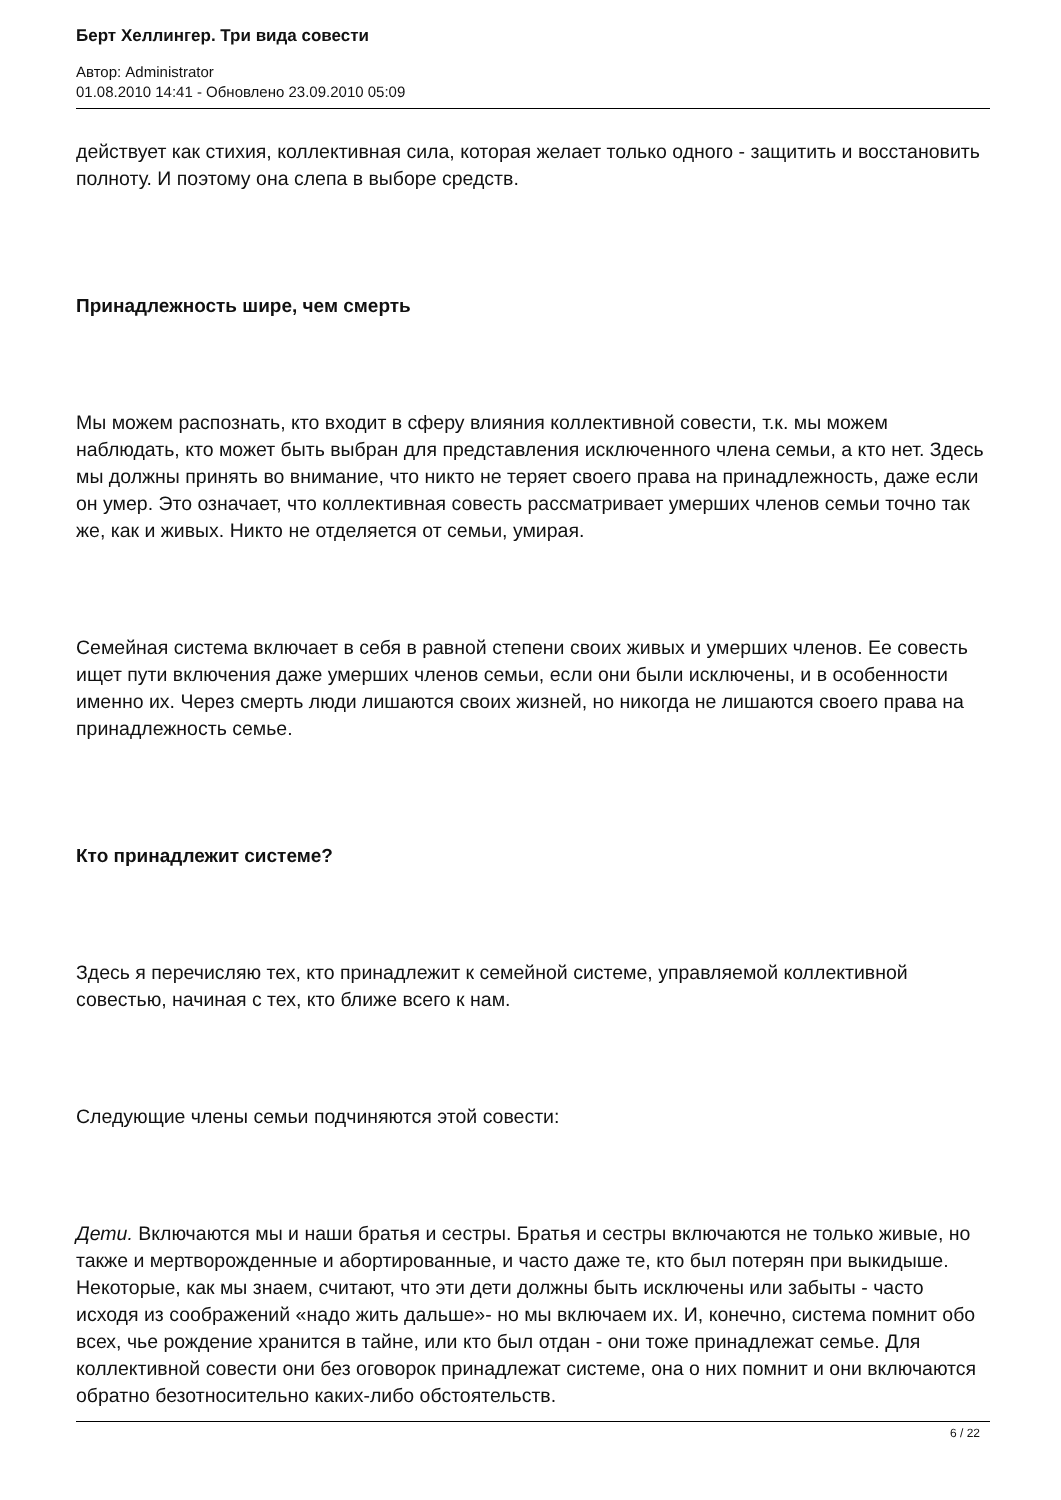Берт Хеллингер. Три вида совести
Автор: Administrator
01.08.2010 14:41 - Обновлено 23.09.2010 05:09
действует как стихия, коллективная сила, которая желает только одного - защитить и восстановить полноту. И поэтому она слепа в выборе средств.
Принадлежность шире, чем смерть
Мы можем распознать, кто входит в сферу влияния коллективной совести, т.к. мы можем наблюдать, кто может быть выбран для представления исключенного члена семьи, а кто нет. Здесь мы должны принять во внимание, что никто не теряет своего права на принадлежность, даже если он умер. Это означает, что коллективная совесть рассматривает умерших членов семьи точно так же, как и живых. Никто не отделяется от семьи, умирая.
Семейная система включает в себя в равной степени своих живых и умерших членов. Ее совесть ищет пути включения даже умерших членов семьи, если они были исключены, и в особенности именно их. Через смерть люди лишаются своих жизней, но никогда не лишаются своего права на принадлежность семье.
Кто принадлежит системе?
Здесь я перечисляю тех, кто принадлежит к семейной системе, управляемой коллективной совестью, начиная с тех, кто ближе всего к нам.
Следующие члены семьи подчиняются этой совести:
Дети. Включаются мы и наши братья и сестры. Братья и сестры включаются не только живые, но также и мертворожденные и абортированные, и часто даже те, кто был потерян при выкидыше. Некоторые, как мы знаем, считают, что эти дети должны быть исключены или забыты - часто исходя из соображений «надо жить дальше»- но мы включаем их. И, конечно, система помнит обо всех, чье рождение хранится в тайне, или кто был отдан - они тоже принадлежат семье. Для коллективной совести они без оговорок принадлежат системе, она о них помнит и они включаются обратно безотносительно каких-либо обстоятельств.
6 / 22